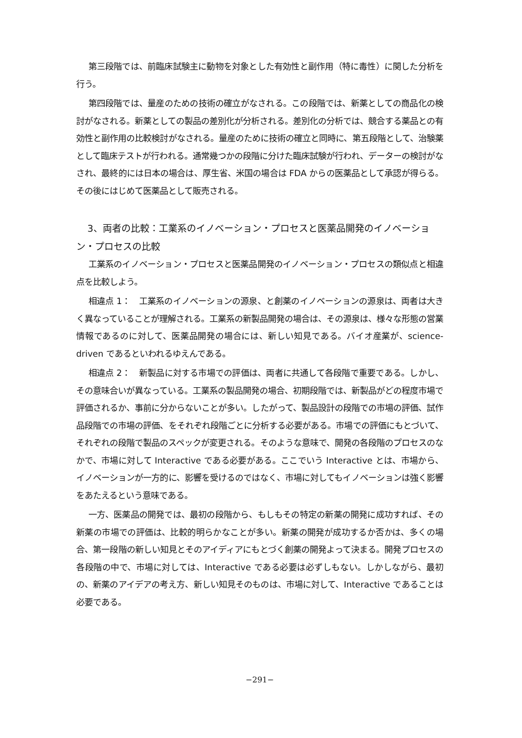第三段階では、前臨床試験主に動物を対象とした有効性と副作用（特に毒性）に関した分析を行う。
第四段階では、量産のための技術の確立がなされる。この段階では、新薬としての商品化の検討がなされる。新薬としての製品の差別化が分析される。差別化の分析では、競合する薬品との有効性と副作用の比較検討がなされる。量産のために技術の確立と同時に、第五段階として、治験薬として臨床テストが行われる。通常幾つかの段階に分けた臨床試験が行われ、データーの検討がなされ、最終的には日本の場合は、厚生省、米国の場合は FDA からの医薬品として承認が得らる。その後にはじめて医薬品として販売される。
3、両者の比較：工業系のイノベーション・プロセスと医薬品開発のイノベーション・プロセスの比較
工業系のイノベーション・プロセスと医薬品開発のイノベーション・プロセスの類似点と相違点を比較しよう。
相違点 1：　工業系のイノベーションの源泉、と創薬のイノベーションの源泉は、両者は大きく異なっていることが理解される。工業系の新製品開発の場合は、その源泉は、様々な形態の営業情報であるのに対して、医薬品開発の場合には、新しい知見である。バイオ産業が、science-driven であるといわれるゆえんである。
相違点 2：　新製品に対する市場での評価は、両者に共通して各段階で重要である。しかし、その意味合いが異なっている。工業系の製品開発の場合、初期段階では、新製品がどの程度市場で評価されるか、事前に分からないことが多い。したがって、製品設計の段階での市場の評価、試作品段階での市場の評価、をそれぞれ段階ごとに分析する必要がある。市場での評価にもとづいて、それぞれの段階で製品のスペックが変更される。そのような意味で、開発の各段階のプロセスのなかで、市場に対して Interactive である必要がある。ここでいう Interactive とは、市場から、イノベーションが一方的に、影響を受けるのではなく、市場に対してもイノベーションは強く影響をあたえるという意味である。
一方、医薬品の開発では、最初の段階から、もしもその特定の新薬の開発に成功すれば、その新薬の市場での評価は、比較的明らかなことが多い。新薬の開発が成功するか否かは、多くの場合、第一段階の新しい知見とそのアイディアにもとづく創薬の開発よって決まる。開発プロセスの各段階の中で、市場に対しては、Interactive である必要は必ずしもない。しかしながら、最初の、新薬のアイデアの考え方、新しい知見そのものは、市場に対して、Interactive であることは必要である。
−291−